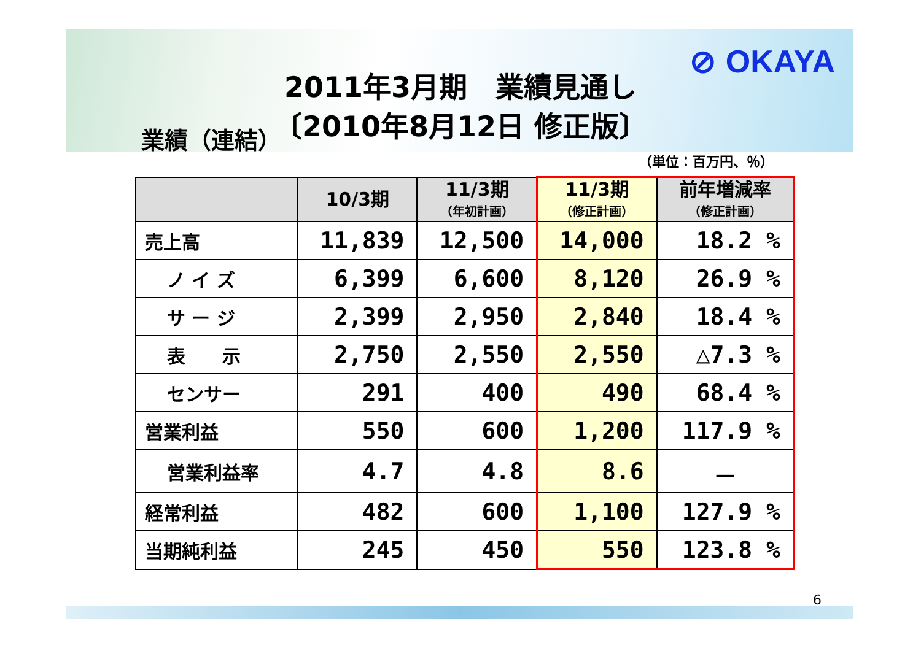⊘ OKAYA
2011年3月期　業績見通し
〔2010年8月12日 修正版〕
業績（連結）
（単位：百万円、％）
| | 10/3期 | 11/3期 （年初計画） | 11/3期 （修正計画） | 前年増減率 （修正計画） |
| --- | --- | --- | --- | --- |
| 売上高 | 11,839 | 12,500 | 14,000 | 18.2 % |
| ノ イ ズ | 6,399 | 6,600 | 8,120 | 26.9 % |
| サ ー ジ | 2,399 | 2,950 | 2,840 | 18.4 % |
| 表 示 | 2,750 | 2,550 | 2,550 | △7.3 % |
| センサー | 291 | 400 | 490 | 68.4 % |
| 営業利益 | 550 | 600 | 1,200 | 117.9 % |
| 営業利益率 | 4.7 | 4.8 | 8.6 | － |
| 経常利益 | 482 | 600 | 1,100 | 127.9 % |
| 当期純利益 | 245 | 450 | 550 | 123.8 % |
6